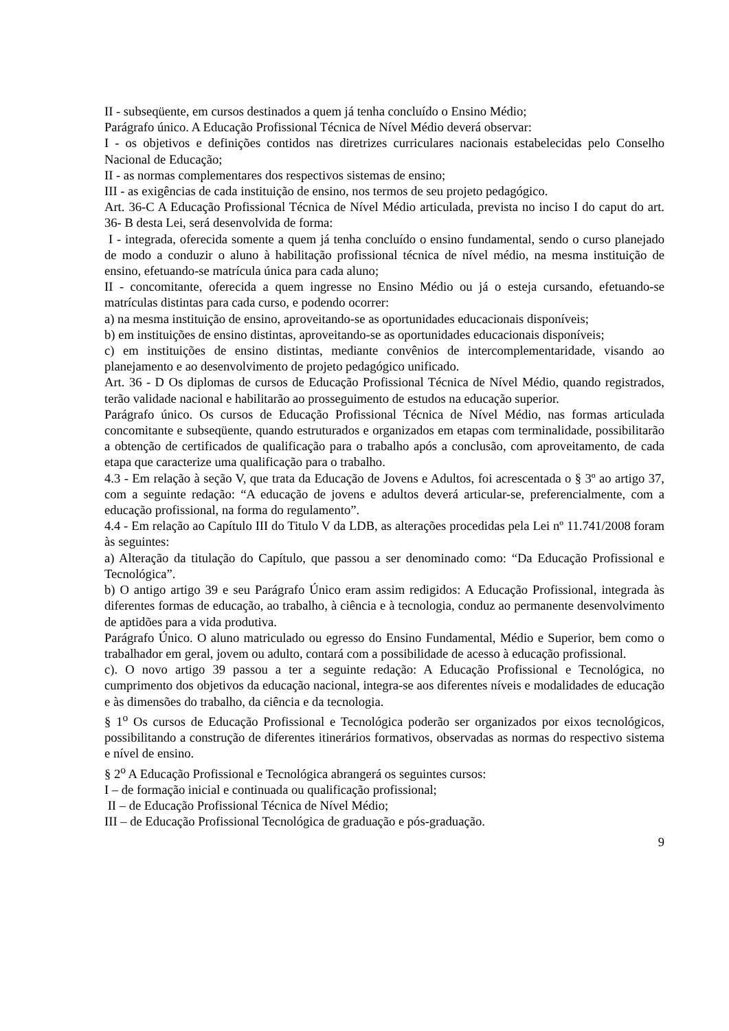II - subseqüente, em cursos destinados a quem já tenha concluído o Ensino Médio;
Parágrafo único. A Educação Profissional Técnica de Nível Médio deverá observar:
I - os objetivos e definições contidos nas diretrizes curriculares nacionais estabelecidas pelo Conselho Nacional de Educação;
II - as normas complementares dos respectivos sistemas de ensino;
III - as exigências de cada instituição de ensino, nos termos de seu projeto pedagógico.
Art. 36-C A Educação Profissional Técnica de Nível Médio articulada, prevista no inciso I do caput do art. 36- B desta Lei, será desenvolvida de forma:
I - integrada, oferecida somente a quem já tenha concluído o ensino fundamental, sendo o curso planejado de modo a conduzir o aluno à habilitação profissional técnica de nível médio, na mesma instituição de ensino, efetuando-se matrícula única para cada aluno;
II - concomitante, oferecida a quem ingresse no Ensino Médio ou já o esteja cursando, efetuando-se matrículas distintas para cada curso, e podendo ocorrer:
a) na mesma instituição de ensino, aproveitando-se as oportunidades educacionais disponíveis;
b) em instituições de ensino distintas, aproveitando-se as oportunidades educacionais disponíveis;
c) em instituições de ensino distintas, mediante convênios de intercomplementaridade, visando ao planejamento e ao desenvolvimento de projeto pedagógico unificado.
Art. 36 - D Os diplomas de cursos de Educação Profissional Técnica de Nível Médio, quando registrados, terão validade nacional e habilitarão ao prosseguimento de estudos na educação superior.
Parágrafo único. Os cursos de Educação Profissional Técnica de Nível Médio, nas formas articulada concomitante e subseqüente, quando estruturados e organizados em etapas com terminalidade, possibilitarão a obtenção de certificados de qualificação para o trabalho após a conclusão, com aproveitamento, de cada etapa que caracterize uma qualificação para o trabalho.
4.3 - Em relação à seção V, que trata da Educação de Jovens e Adultos, foi acrescentada o § 3º ao artigo 37, com a seguinte redação: “A educação de jovens e adultos deverá articular-se, preferencialmente, com a educação profissional, na forma do regulamento”.
4.4 - Em relação ao Capítulo III do Titulo V da LDB, as alterações procedidas pela Lei nº 11.741/2008 foram às seguintes:
a) Alteração da titulação do Capítulo, que passou a ser denominado como: “Da Educação Profissional e Tecnológica”.
b) O antigo artigo 39 e seu Parágrafo Único eram assim redigidos: A Educação Profissional, integrada às diferentes formas de educação, ao trabalho, à ciência e à tecnologia, conduz ao permanente desenvolvimento de aptidões para a vida produtiva.
Parágrafo Único. O aluno matriculado ou egresso do Ensino Fundamental, Médio e Superior, bem como o trabalhador em geral, jovem ou adulto, contará com a possibilidade de acesso à educação profissional.
c). O novo artigo 39 passou a ter a seguinte redação: A Educação Profissional e Tecnológica, no cumprimento dos objetivos da educação nacional, integra-se aos diferentes níveis e modalidades de educação e às dimensões do trabalho, da ciência e da tecnologia.
§ 1<sup>o</sup> Os cursos de Educação Profissional e Tecnológica poderão ser organizados por eixos tecnológicos, possibilitando a construção de diferentes itinerários formativos, observadas as normas do respectivo sistema e nível de ensino.
§ 2<sup>o</sup> A Educação Profissional e Tecnológica abrangerá os seguintes cursos:
I – de formação inicial e continuada ou qualificação profissional;
II – de Educação Profissional Técnica de Nível Médio;
III – de Educação Profissional Tecnológica de graduação e pós-graduação.
9